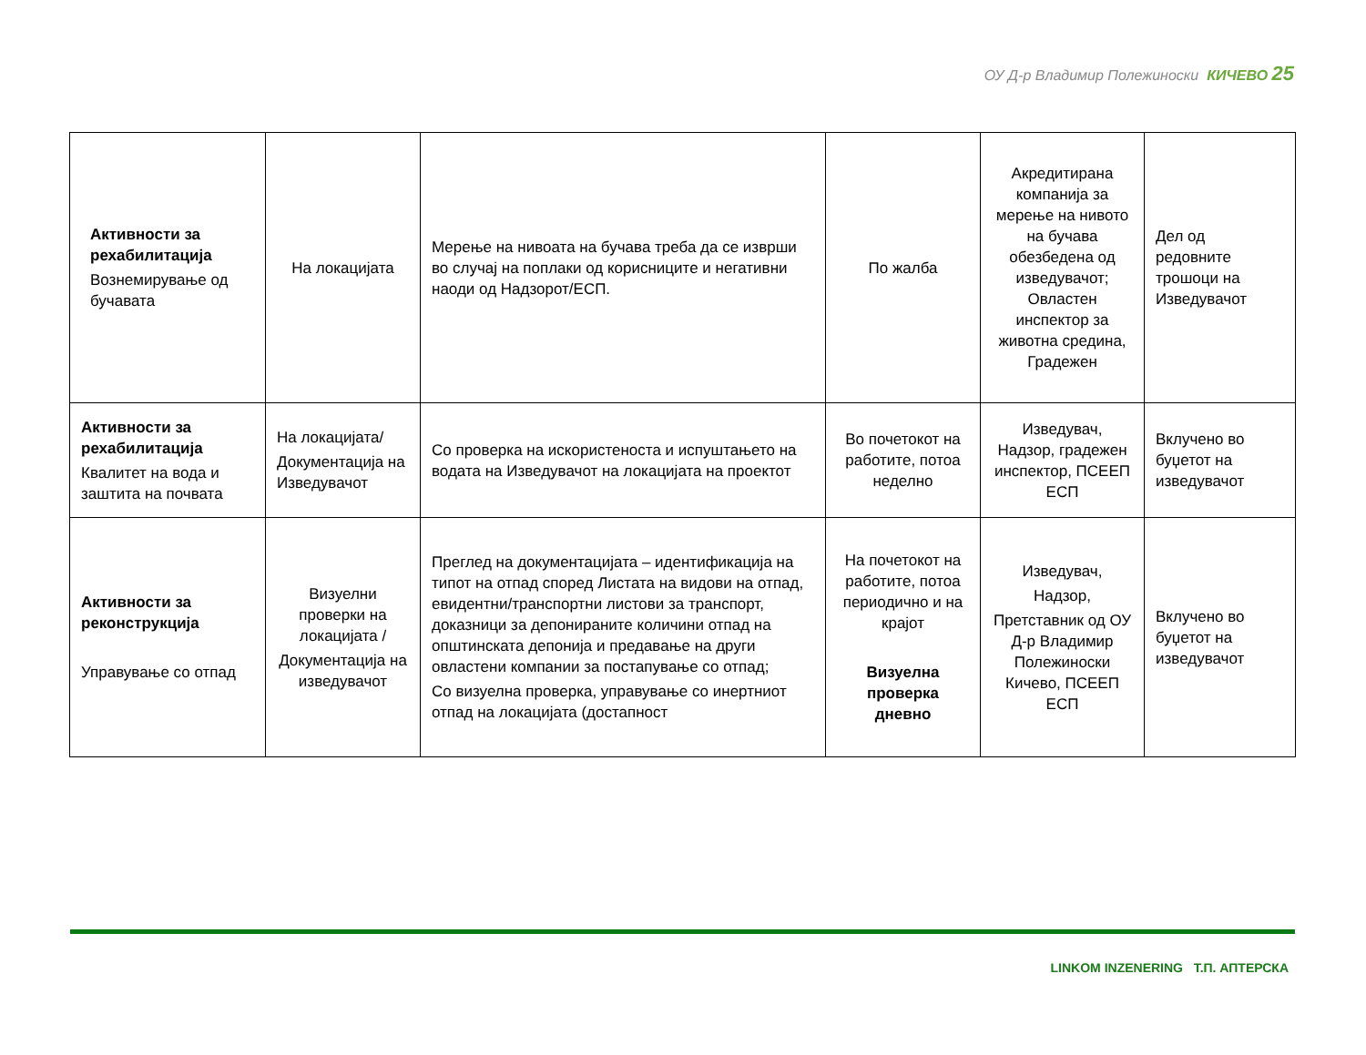ОУ Д-р Владимир Полежиноски КИЧЕВО 25
| Активности за рехабилитација Вознемирување од бучавата | На локацијата | Мерење на нивоата на бучава треба да се изврши во случај на поплаки од корисниците и негативни наоди од Надзорот/ЕСП. | По жалба | Акредитирана компанија за мерење на нивото на бучава обезбедена од изведувачот; Овластен инспектор за животна средина, Градежен | Дел од редовните трошоци на Изведувачот |
| Активности за рехабилитација Квалитет на вода и заштита на почвата | На локацијата/ Документација на Изведувачот | Со проверка на искористеноста и испуштањето на водата на Изведувачот на локацијата на проектот | Во почетокот на работите, потоа неделно | Изведувач, Надзор, градежен инспектор, ПСЕЕП ЕСП | Вклучено во буџетот на изведувачот |
| Активности за реконструкција Управување со отпад | Визуелни проверки на локацијата / Документација на изведувачот | Преглед на документацијата – идентификација на типот на отпад според Листата на видови на отпад, евидентни/транспортни листови за транспорт, доказници за депонираните количини отпад на општинската депонија и предавање на други овластени компании за постапување со отпад; Со визуелна проверка, управување со инертниот отпад на локацијата (достапност | На почетокот на работите, потоа периодично и на крајот Визуелна проверка дневно | Изведувач, Надзор, Претставник од ОУ Д-р Владимир Полежиноски Кичево, ПСЕЕП ЕСП | Вклучено во буџетот на изведувачот |
LINKOM INZENERING Т.П. АПТЕРСКА